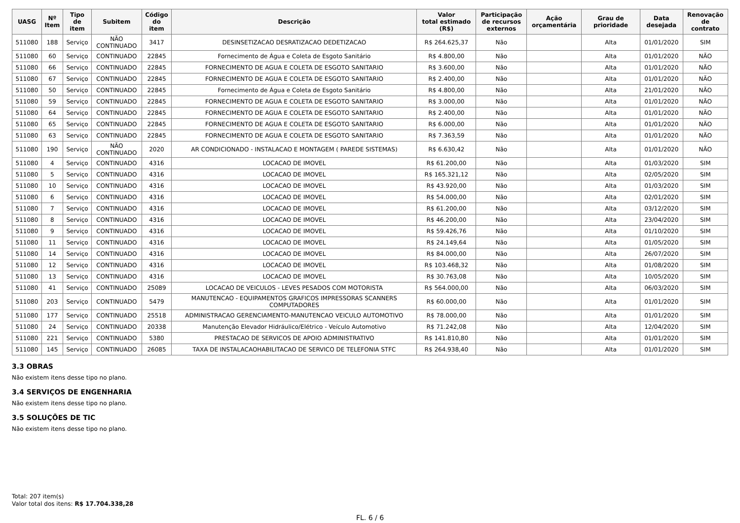| UASG | Nº Item | Tipo de item | Subitem | Código do item | Descrição | Valor total estimado (R$) | Participação de recursos externos | Ação orçamentária | Grau de prioridade | Data desejada | Renovação de contrato |
| --- | --- | --- | --- | --- | --- | --- | --- | --- | --- | --- | --- |
| 511080 | 188 | Serviço | NÃO CONTINUADO | 3417 | DESINSETIZACAO DESRATIZACAO DEDETIZACAO | R$ 264.625,37 | Não | | Alta | 01/01/2020 | SIM |
| 511080 | 60 | Serviço | CONTINUADO | 22845 | Fornecimento de Água e Coleta de Esgoto Sanitário | R$ 4.800,00 | Não | | Alta | 01/01/2020 | NÃO |
| 511080 | 66 | Serviço | CONTINUADO | 22845 | FORNECIMENTO DE AGUA E COLETA DE ESGOTO SANITARIO | R$ 3.600,00 | Não | | Alta | 01/01/2020 | NÃO |
| 511080 | 67 | Serviço | CONTINUADO | 22845 | FORNECIMENTO DE AGUA E COLETA DE ESGOTO SANITARIO | R$ 2.400,00 | Não | | Alta | 01/01/2020 | NÃO |
| 511080 | 50 | Serviço | CONTINUADO | 22845 | Fornecimento de Água e Coleta de Esgoto Sanitário | R$ 4.800,00 | Não | | Alta | 21/01/2020 | NÃO |
| 511080 | 59 | Serviço | CONTINUADO | 22845 | FORNECIMENTO DE AGUA E COLETA DE ESGOTO SANITARIO | R$ 3.000,00 | Não | | Alta | 01/01/2020 | NÃO |
| 511080 | 64 | Serviço | CONTINUADO | 22845 | FORNECIMENTO DE AGUA E COLETA DE ESGOTO SANITARIO | R$ 2.400,00 | Não | | Alta | 01/01/2020 | NÃO |
| 511080 | 65 | Serviço | CONTINUADO | 22845 | FORNECIMENTO DE AGUA E COLETA DE ESGOTO SANITARIO | R$ 6.000,00 | Não | | Alta | 01/01/2020 | NÃO |
| 511080 | 63 | Serviço | CONTINUADO | 22845 | FORNECIMENTO DE AGUA E COLETA DE ESGOTO SANITARIO | R$ 7.363,59 | Não | | Alta | 01/01/2020 | NÃO |
| 511080 | 190 | Serviço | NÃO CONTINUADO | 2020 | AR CONDICIONADO - INSTALACAO E MONTAGEM ( PAREDE SISTEMAS) | R$ 6.630,42 | Não | | Alta | 01/01/2020 | NÃO |
| 511080 | 4 | Serviço | CONTINUADO | 4316 | LOCACAO DE IMOVEL | R$ 61.200,00 | Não | | Alta | 01/03/2020 | SIM |
| 511080 | 5 | Serviço | CONTINUADO | 4316 | LOCACAO DE IMOVEL | R$ 165.321,12 | Não | | Alta | 02/05/2020 | SIM |
| 511080 | 10 | Serviço | CONTINUADO | 4316 | LOCACAO DE IMOVEL | R$ 43.920,00 | Não | | Alta | 01/03/2020 | SIM |
| 511080 | 6 | Serviço | CONTINUADO | 4316 | LOCACAO DE IMOVEL | R$ 54.000,00 | Não | | Alta | 02/01/2020 | SIM |
| 511080 | 7 | Serviço | CONTINUADO | 4316 | LOCACAO DE IMOVEL | R$ 61.200,00 | Não | | Alta | 03/12/2020 | SIM |
| 511080 | 8 | Serviço | CONTINUADO | 4316 | LOCACAO DE IMOVEL | R$ 46.200,00 | Não | | Alta | 23/04/2020 | SIM |
| 511080 | 9 | Serviço | CONTINUADO | 4316 | LOCACAO DE IMOVEL | R$ 59.426,76 | Não | | Alta | 01/10/2020 | SIM |
| 511080 | 11 | Serviço | CONTINUADO | 4316 | LOCACAO DE IMOVEL | R$ 24.149,64 | Não | | Alta | 01/05/2020 | SIM |
| 511080 | 14 | Serviço | CONTINUADO | 4316 | LOCACAO DE IMOVEL | R$ 84.000,00 | Não | | Alta | 26/07/2020 | SIM |
| 511080 | 12 | Serviço | CONTINUADO | 4316 | LOCACAO DE IMOVEL | R$ 103.468,32 | Não | | Alta | 01/08/2020 | SIM |
| 511080 | 13 | Serviço | CONTINUADO | 4316 | LOCACAO DE IMOVEL | R$ 30.763,08 | Não | | Alta | 10/05/2020 | SIM |
| 511080 | 41 | Serviço | CONTINUADO | 25089 | LOCACAO DE VEICULOS - LEVES PESADOS COM MOTORISTA | R$ 564.000,00 | Não | | Alta | 06/03/2020 | SIM |
| 511080 | 203 | Serviço | CONTINUADO | 5479 | MANUTENCAO - EQUIPAMENTOS GRAFICOS IMPRESSORAS SCANNERS COMPUTADORES | R$ 60.000,00 | Não | | Alta | 01/01/2020 | SIM |
| 511080 | 177 | Serviço | CONTINUADO | 25518 | ADMINISTRACAO GERENCIAMENTO-MANUTENCAO VEICULO AUTOMOTIVO | R$ 78.000,00 | Não | | Alta | 01/01/2020 | SIM |
| 511080 | 24 | Serviço | CONTINUADO | 20338 | Manutenção Elevador Hidráulico/Elétrico - Veículo Automotivo | R$ 71.242,08 | Não | | Alta | 12/04/2020 | SIM |
| 511080 | 221 | Serviço | CONTINUADO | 5380 | PRESTACAO DE SERVICOS DE APOIO ADMINISTRATIVO | R$ 141.810,80 | Não | | Alta | 01/01/2020 | SIM |
| 511080 | 145 | Serviço | CONTINUADO | 26085 | TAXA DE INSTALACAOHABILITACAO DE SERVICO DE TELEFONIA STFC | R$ 264.938,40 | Não | | Alta | 01/01/2020 | SIM |
3.3 OBRAS
Não existem itens desse tipo no plano.
3.4 SERVIÇOS DE ENGENHARIA
Não existem itens desse tipo no plano.
3.5 SOLUÇÕES DE TIC
Não existem itens desse tipo no plano.
Total: 207 item(s)
Valor total dos itens: R$ 17.704.338,28
FL. 6 / 6